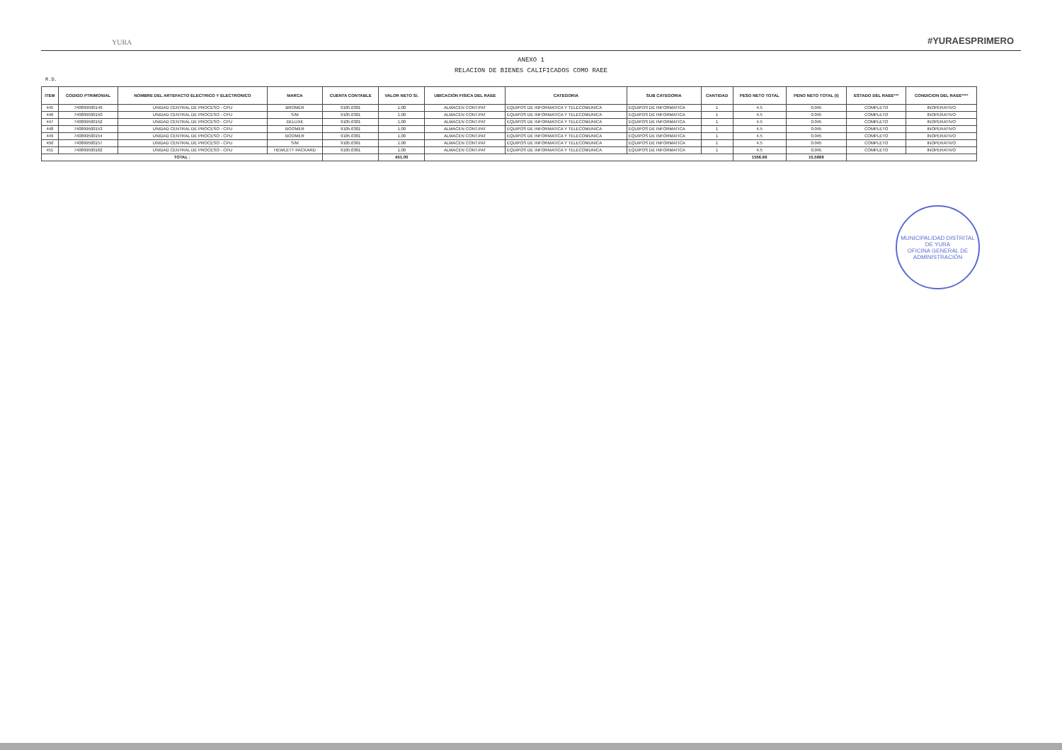YURA
#YURAESPRIMERO
ANEXO 1
RELACION DE BIENES CALIFICADOS COMO RAEE
R.D.
| ITEM | CODIGO PTRIMONIAL | NOMBRE DEL ARTEFACTO ELECTRICO Y ELECTRONICO | MARCA | CUENTA CONTABLE | VALOR NETO S/. | UBICACIÓN FISICA DEL RAEE | CATEGORIA | SUB CATEGORIA | CANTIDAD | PESO NETO TOTAL | PENO NETO TOTAL (t) | ESTADO DEL RAEE*** | CONDICION DEL RAEE**** |
| --- | --- | --- | --- | --- | --- | --- | --- | --- | --- | --- | --- | --- | --- |
| 445 | 740899500149 | UNIDAD CENTRAL DE PROCESO - CPU | BROMER | 9105.0301 | 1.00 | ALMACEN CONT.PAT | EQUIPOS DE INFORMATICA Y TELECOMUNICA | EQUIPOS DE INFORMATICA | 1 | 4.5 | 0.045 | COMPLETO | INOPERATIVO |
| 446 | 740899500150 | UNIDAD CENTRAL DE PROCESO - CPU | S/M | 9105.0301 | 1.00 | ALMACEN CONT.PAT | EQUIPOS DE INFORMATICA Y TELECOMUNICA | EQUIPOS DE INFORMATICA | 1 | 4.5 | 0.045 | COMPLETO | INOPERATIVO |
| 447 | 740899500152 | UNIDAD CENTRAL DE PROCESO - CPU | DELUXE | 9105.0301 | 1.00 | ALMACEN CONT.PAT | EQUIPOS DE INFORMATICA Y TELECOMUNICA | EQUIPOS DE INFORMATICA | 1 | 4.5 | 0.045 | COMPLETO | INOPERATIVO |
| 448 | 740899500153 | UNIDAD CENTRAL DE PROCESO - CPU | BOOMER | 9105.0301 | 1.00 | ALMACEN CONT.PAT | EQUIPOS DE INFORMATICA Y TELECOMUNICA | EQUIPOS DE INFORMATICA | 1 | 4.5 | 0.045 | COMPLETO | INOPERATIVO |
| 449 | 740899500154 | UNIDAD CENTRAL DE PROCESO - CPU | BOOMER | 9105.0301 | 1.00 | ALMACEN CONT.PAT | EQUIPOS DE INFORMATICA Y TELECOMUNICA | EQUIPOS DE INFORMATICA | 1 | 4.5 | 0.045 | COMPLETO | INOPERATIVO |
| 450 | 740899500157 | UNIDAD CENTRAL DE PROCESO - CPU | S/M | 9105.0301 | 1.00 | ALMACEN CONT.PAT | EQUIPOS DE INFORMATICA Y TELECOMUNICA | EQUIPOS DE INFORMATICA | 1 | 4.5 | 0.045 | COMPLETO | INOPERATIVO |
| 451 | 740899500162 | UNIDAD CENTRAL DE PROCESO - CPU | HEWLETT PACKARD | 9105.0301 | 1.00 | ALMACEN CONT.PAT | EQUIPOS DE INFORMATICA Y TELECOMUNICA | EQUIPOS DE INFORMATICA | 1 | 4.5 | 0.045 | COMPLETO | INOPERATIVO |
| TOTAL : | | | | | 451.00 | | | | | 1556.66 | 15.5666 | | |
MUNICIPALIDAD DISTRITAL DE YURA
OFICINA GENERAL DE ADMINISTRACIÓN